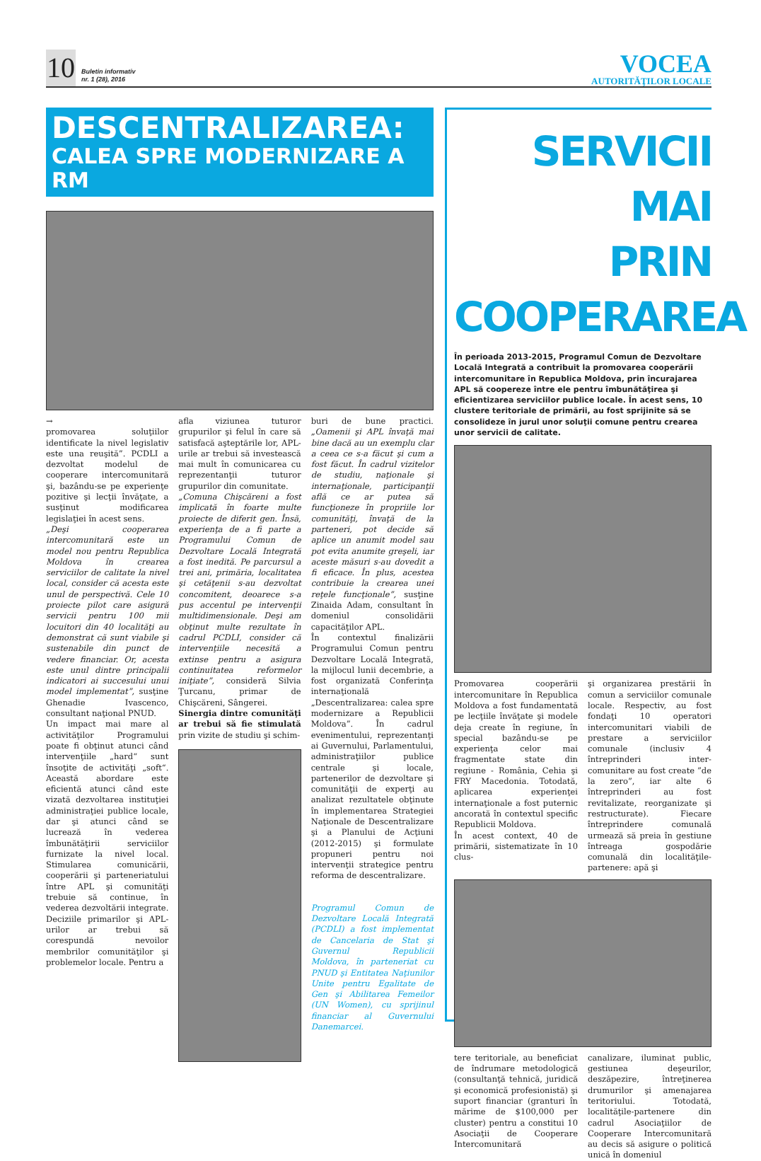10
Buletin informativ
nr. 1 (28), 2016
VOCEA
AUTORITĂŢILOR LOCALE
DESCENTRALIZAREA:
CALEA SPRE MODERNIZARE A RM
→
promovarea soluţiilor identificate la nivel legislativ este una reuşită”. PCDLI a dezvoltat modelul de cooperare intercomunitară şi, bazându-se pe experienţe pozitive şi lecţii învăţate, a susţinut modificarea legislaţiei în acest sens.
„Deşi cooperarea intercomunitară este un model nou pentru Republica Moldova în crearea serviciilor de calitate la nivel local, consider că acesta este unul de perspectivă. Cele 10 proiecte pilot care asigură servicii pentru 100 mii locuitori din 40 localităţi au demonstrat că sunt viabile şi sustenabile din punct de vedere financiar. Or, acesta este unul dintre principalii indicatori ai succesului unui model implementat”, susţine Ghenadie Ivascenco, consultant naţional PNUD.
Un impact mai mare al activităţilor Programului poate fi obţinut atunci când intervenţiile „hard“ sunt însoţite de activităţi „soft“. Această abordare este eficientă atunci când este vizată dezvoltarea instituţiei administraţiei publice locale, dar şi atunci când se lucrează în vederea îmbunătăţirii serviciilor furnizate la nivel local. Stimularea comunicării, cooperării şi parteneriatului între APL şi comunităţi trebuie să continue, în vederea dezvoltării integrate. Deciziile primarilor şi APL-urilor ar trebui să corespundă nevoilor membrilor comunităţilor şi problemelor locale. Pentru a
afla viziunea tuturor grupurilor şi felul în care să satisfacă aşteptările lor, APL-urile ar trebui să investească mai mult în comunicarea cu reprezentanţii tuturor grupurilor din comunitate.
„Comuna Chişcăreni a fost implicată în foarte multe proiecte de diferit gen. Însă, experienţa de a fi parte a Programului Comun de Dezvoltare Locală Integrată a fost inedită. Pe parcursul a trei ani, primăria, localitatea şi cetăţenii s-au dezvoltat concomitent, deoarece s-a pus accentul pe intervenţii multidimensionale. Deşi am obţinut multe rezultate în cadrul PCDLI, consider că intervenţiile necesită a extinse pentru a asigura continuitatea reformelor iniţiate”, consideră Silvia Ţurcanu, primar de Chişcăreni, Sângerei.
Sinergia dintre comunităţi ar trebui să fie stimulată prin vizite de studiu şi schim-
buri de bune practici. „Oamenii şi APL învaţă mai bine dacă au un exemplu clar a ceea ce s-a făcut şi cum a fost făcut. În cadrul vizitelor de studiu, naţionale şi internaţionale, participanţii află ce ar putea să funcţioneze în propriile lor comunităţi, învaţă de la parteneri, pot decide să aplice un anumit model sau pot evita anumite greşeli, iar aceste măsuri s-au dovedit a fi eficace. În plus, acestea contribuie la crearea unei reţele funcţionale”, susţine Zinaida Adam, consultant în domeniul consolidării capacităţilor APL.
În contextul finalizării Programului Comun pentru Dezvoltare Locală Integrată, la mijlocul lunii decembrie, a fost organizată Conferinţa internaţională „Descentralizarea: calea spre modernizare a Republicii Moldova”. În cadrul evenimentului, reprezentanţi ai Guvernului, Parlamentului, administraţiilor publice centrale şi locale, partenerilor de dezvoltare şi comunităţii de experţi au analizat rezultatele obţinute în implementarea Strategiei Naţionale de Descentralizare şi a Planului de Acţiuni (2012-2015) şi formulate propuneri pentru noi intervenţii strategice pentru reforma de descentralizare.
Programul Comun de Dezvoltare Locală Integrată (PCDLI) a fost implementat de Cancelaria de Stat şi Guvernul Republicii Moldova, în parteneriat cu PNUD şi Entitatea Naţiunilor Unite pentru Egalitate de Gen şi Abilitarea Femeilor (UN Women), cu sprijinul financiar al Guvernului Danemarcei.
SERVICII MAI
PRIN COOPERAREA
În perioada 2013-2015, Programul Comun de Dezvoltare Locală Integrată a contribuit la promovarea cooperării intercomunitare în Republica Moldova, prin încurajarea APL să coopereze între ele pentru îmbunătăţirea şi eficientizarea serviciilor publice locale. În acest sens, 10 clustere teritoriale de primării, au fost sprijinite să se consolideze în jurul unor soluţii comune pentru crearea unor servicii de calitate.
Promovarea cooperării intercomunitare în Republica Moldova a fost fundamentată pe lecţiile învăţate şi modele deja create în regiune, în special bazându-se pe experienţa celor mai fragmentate state din regiune - România, Cehia şi FRY Macedonia. Totodată, aplicarea experienţei internaţionale a fost puternic ancorată în contextul specific Republicii Moldova.
În acest context, 40 de primării, sistematizate în 10 clus-
şi organizarea prestării în comun a serviciilor comunale locale. Respectiv, au fost fondaţi 10 operatori intercomunitari viabili de prestare a serviciilor comunale (inclusiv 4 întreprinderi inter-comunitare au fost create ”de la zero”, iar alte 6 întreprinderi au fost revitalizate, reorganizate şi restructurate). Fiecare întreprindere comunală urmează să preia în gestiune întreaga gospodărie comunală din localităţile-partenere: apă şi
tere teritoriale, au beneficiat de îndrumare metodologică (consultanţă tehnică, juridică şi economică profesionistă) şi suport financiar (granturi în mărime de $100,000 per cluster) pentru a constitui 10 Asociaţii de Cooperare Intercomunitară
canalizare, iluminat public, gestiunea deşeurilor, deszăpezire, întreţinerea drumurilor şi amenajarea teritoriului. Totodată, localităţile-partenere din cadrul Asociaţiilor de Cooperare Intercomunitară au decis să asigure o politică unică în domeniul